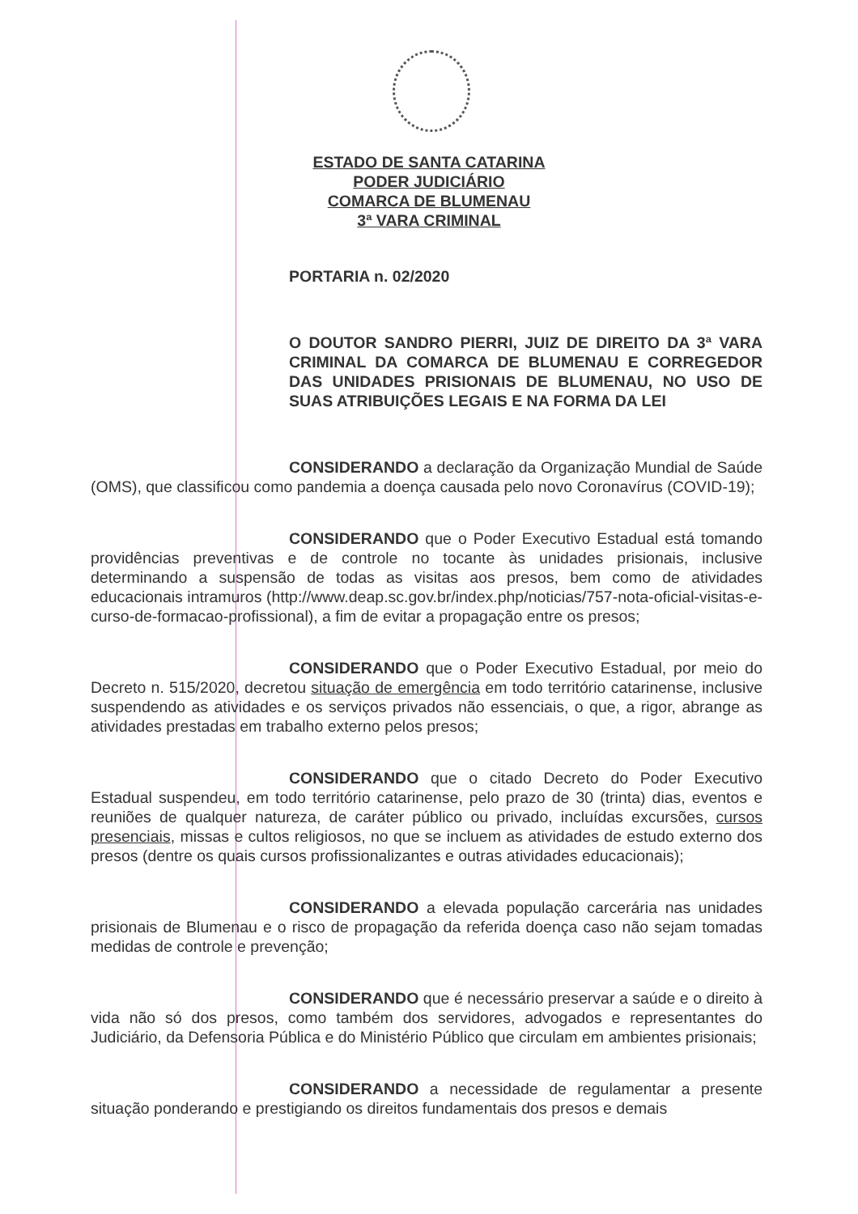ESTADO DE SANTA CATARINA
PODER JUDICIÁRIO
COMARCA DE BLUMENAU
3ª VARA CRIMINAL
PORTARIA n. 02/2020
O DOUTOR SANDRO PIERRI, JUIZ DE DIREITO DA 3ª VARA CRIMINAL DA COMARCA DE BLUMENAU E CORREGEDOR DAS UNIDADES PRISIONAIS DE BLUMENAU, NO USO DE SUAS ATRIBUIÇÕES LEGAIS E NA FORMA DA LEI
CONSIDERANDO a declaração da Organização Mundial de Saúde (OMS), que classificou como pandemia a doença causada pelo novo Coronavírus (COVID-19);
CONSIDERANDO que o Poder Executivo Estadual está tomando providências preventivas e de controle no tocante às unidades prisionais, inclusive determinando a suspensão de todas as visitas aos presos, bem como de atividades educacionais intramuros (http://www.deap.sc.gov.br/index.php/noticias/757-nota-oficial-visitas-e-curso-de-formacao-profissional), a fim de evitar a propagação entre os presos;
CONSIDERANDO que o Poder Executivo Estadual, por meio do Decreto n. 515/2020, decretou situação de emergência em todo território catarinense, inclusive suspendendo as atividades e os serviços privados não essenciais, o que, a rigor, abrange as atividades prestadas em trabalho externo pelos presos;
CONSIDERANDO que o citado Decreto do Poder Executivo Estadual suspendeu, em todo território catarinense, pelo prazo de 30 (trinta) dias, eventos e reuniões de qualquer natureza, de caráter público ou privado, incluídas excursões, cursos presenciais, missas e cultos religiosos, no que se incluem as atividades de estudo externo dos presos (dentre os quais cursos profissionalizantes e outras atividades educacionais);
CONSIDERANDO a elevada população carcerária nas unidades prisionais de Blumenau e o risco de propagação da referida doença caso não sejam tomadas medidas de controle e prevenção;
CONSIDERANDO que é necessário preservar a saúde e o direito à vida não só dos presos, como também dos servidores, advogados e representantes do Judiciário, da Defensoria Pública e do Ministério Público que circulam em ambientes prisionais;
CONSIDERANDO a necessidade de regulamentar a presente situação ponderando e prestigiando os direitos fundamentais dos presos e demais